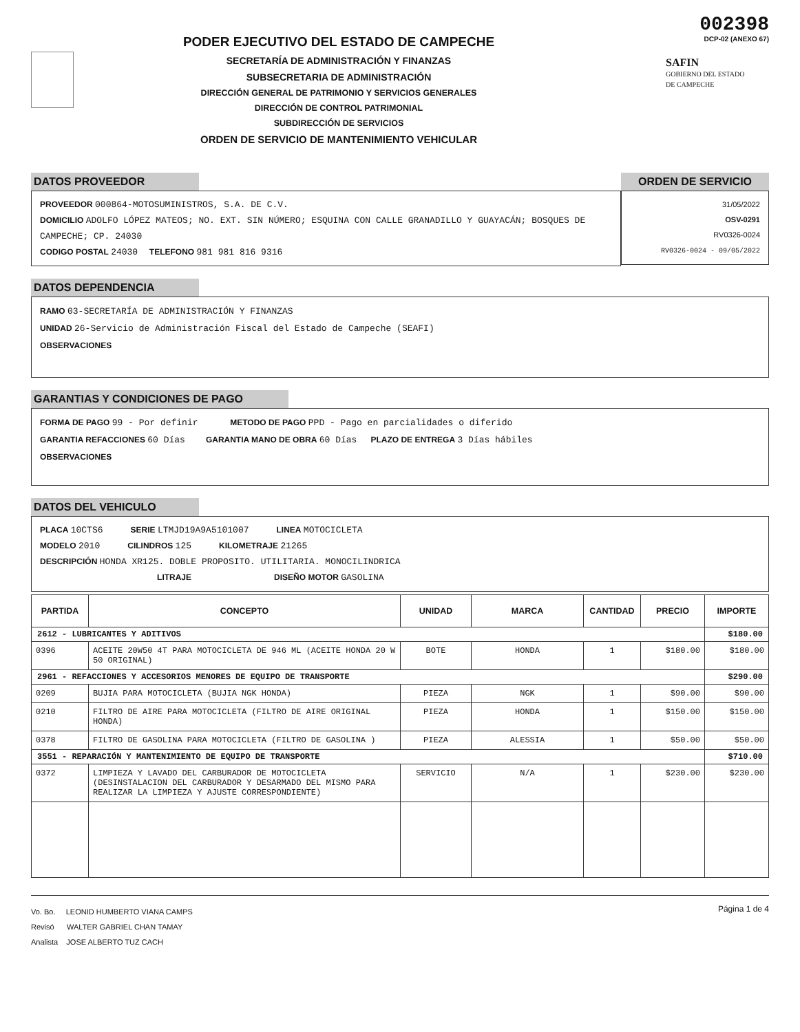PODER EJECUTIVO DEL ESTADO DE CAMPECHE
SECRETARÍA DE ADMINISTRACIÓN Y FINANZAS
SUBSECRETARIA DE ADMINISTRACIÓN
DIRECCIÓN GENERAL DE PATRIMONIO Y SERVICIOS GENERALES
DIRECCIÓN DE CONTROL PATRIMONIAL
SUBDIRECCIÓN DE SERVICIOS
ORDEN DE SERVICIO DE MANTENIMIENTO VEHICULAR
002398
DCP-02 (ANEXO 67)
SAFIN
GOBIERNO DEL ESTADO
DE CAMPECHE
DATOS PROVEEDOR
PROVEEDOR 000864-MOTOSUMINISTROS, S.A. DE C.V.
DOMICILIO ADOLFO LÓPEZ MATEOS; NO. EXT. SIN NÚMERO; ESQUINA CON CALLE GRANADILLO Y GUAYACÁN; BOSQUES DE CAMPECHE; CP. 24030
CODIGO POSTAL 24030 TELEFONO 981 981 816 9316
ORDEN DE SERVICIO
31/05/2022
OSV-0291
RV0326-0024
RV0326-0024 - 09/05/2022
DATOS DEPENDENCIA
RAMO 03-SECRETARÍA DE ADMINISTRACIÓN Y FINANZAS
UNIDAD 26-Servicio de Administración Fiscal del Estado de Campeche (SEAFI)
OBSERVACIONES
GARANTIAS Y CONDICIONES DE PAGO
FORMA DE PAGO 99 - Por definir METODO DE PAGO PPD - Pago en parcialidades o diferido
GARANTIA REFACCIONES 60 Días GARANTIA MANO DE OBRA 60 Días PLAZO DE ENTREGA 3 Días hábiles
OBSERVACIONES
DATOS DEL VEHICULO
PLACA 10CTS6 SERIE LTMJD19A9A5101007 LINEA MOTOCICLETA
MODELO 2010 CILINDROS 125 KILOMETRAJE 21265
DESCRIPCIÓN HONDA XR125. DOBLE PROPOSITO. UTILITARIA. MONOCILINDRICA
LITRAJE DISEÑO MOTOR GASOLINA
| PARTIDA | CONCEPTO | UNIDAD | MARCA | CANTIDAD | PRECIO | IMPORTE |
| --- | --- | --- | --- | --- | --- | --- |
| 2612 - LUBRICANTES Y ADITIVOS | | | | | | $180.00 |
| 0396 | ACEITE 20W50 4T PARA MOTOCICLETA DE 946 ML (ACEITE HONDA 20 W 50 ORIGINAL) | BOTE | HONDA | 1 | $180.00 | $180.00 |
| 2961 - REFACCIONES Y ACCESORIOS MENORES DE EQUIPO DE TRANSPORTE | | | | | | $290.00 |
| 0209 | BUJIA PARA MOTOCICLETA (BUJIA NGK HONDA) | PIEZA | NGK | 1 | $90.00 | $90.00 |
| 0210 | FILTRO DE AIRE PARA MOTOCICLETA (FILTRO DE AIRE ORIGINAL HONDA) | PIEZA | HONDA | 1 | $150.00 | $150.00 |
| 0378 | FILTRO DE GASOLINA PARA MOTOCICLETA (FILTRO DE GASOLINA ) | PIEZA | ALESSIA | 1 | $50.00 | $50.00 |
| 3551 - REPARACIÓN Y MANTENIMIENTO DE EQUIPO DE TRANSPORTE | | | | | | $710.00 |
| 0372 | LIMPIEZA Y LAVADO DEL CARBURADOR DE MOTOCICLETA (DESINSTALACION DEL CARBURADOR Y DESARMADO DEL MISMO PARA REALIZAR LA LIMPIEZA Y AJUSTE CORRESPONDIENTE) | SERVICIO | N/A | 1 | $230.00 | $230.00 |
Vo. Bo. LEONID HUMBERTO VIANA CAMPS
Revisó WALTER GABRIEL CHAN TAMAY
Analista JOSE ALBERTO TUZ CACH
Página 1 de 4